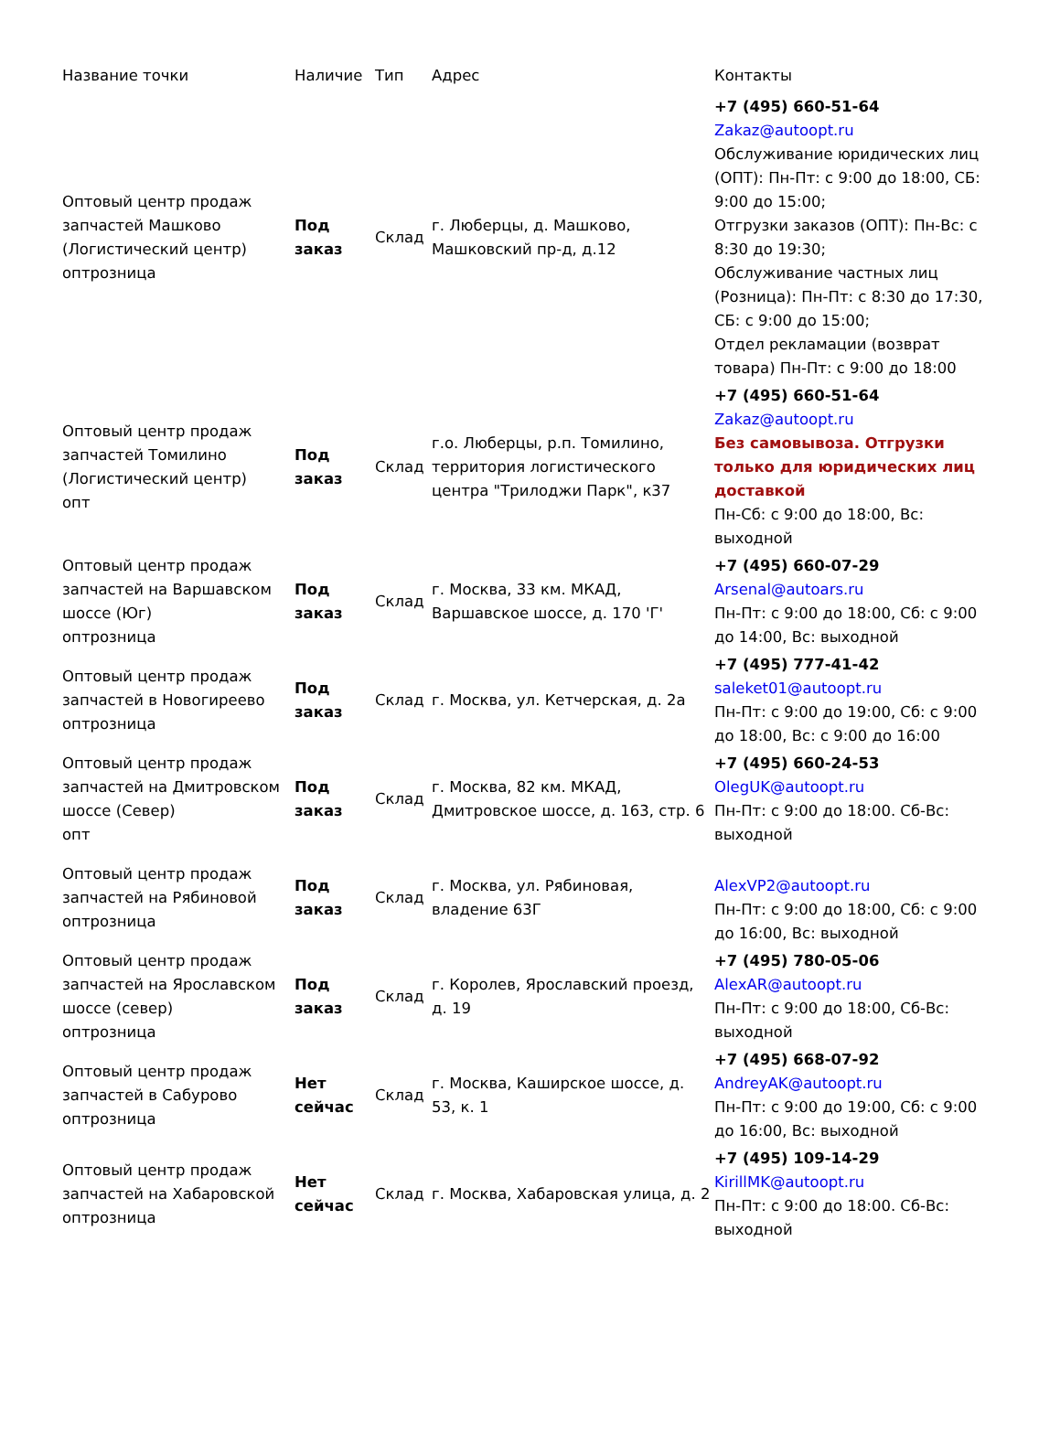| Название точки | Наличие | Тип | Адрес | Контакты |
| --- | --- | --- | --- | --- |
| Оптовый центр продаж запчастей Машково (Логистический центр) опт­розница | Под заказ | Склад | г. Люберцы, д. Машково, Машковский пр-д, д.12 | +7 (495) 660-51-64 Zakaz@autoopt.ru Обслуживание юридических лиц (ОПТ): Пн-Пт: с 9:00 до 18:00, СБ: 9:00 до 15:00; Отгрузки заказов (ОПТ): Пн-Вс: с 8:30 до 19:30; Обслуживание частных лиц (Розница): Пн-Пт: с 8:30 до 17:30, СБ: с 9:00 до 15:00; Отдел рекламации (возврат товара) Пн-Пт: с 9:00 до 18:00 |
| Оптовый центр продаж запчастей Томилино (Логистический центр) опт | Под заказ | Склад | г.о. Люберцы, р.п. Томилино, территория логистического центра "Трилоджи Парк", к37 | +7 (495) 660-51-64 Zakaz@autoopt.ru Без самовывоза. Отгрузки только для юридических лиц доставкой Пн-Сб: с 9:00 до 18:00, Вс: выходной |
| Оптовый центр продаж запчастей на Варшавском шоссе (Юг) опт­розница | Под заказ | Склад | г. Москва, 33 км. МКАД, Варшавское шоссе, д. 170 'Г' | +7 (495) 660-07-29 Arsenal@autoars.ru Пн-Пт: с 9:00 до 18:00, Сб: с 9:00 до 14:00, Вс: выходной |
| Оптовый центр продаж запчастей в Новогиреево опт­розница | Под заказ | Склад | г. Москва, ул. Кетчерская, д. 2а | +7 (495) 777-41-42 saleket01@autoopt.ru Пн-Пт: с 9:00 до 19:00, Сб: с 9:00 до 18:00, Вс: с 9:00 до 16:00 |
| Оптовый центр продаж запчастей на Дмитровском шоссе (Север) опт | Под заказ | Склад | г. Москва, 82 км. МКАД, Дмитровское шоссе, д. 163, стр. 6 | +7 (495) 660-24-53 OlegUK@autoopt.ru Пн-Пт: с 9:00 до 18:00. Сб-Вс: выходной |
| Оптовый центр продаж запчастей на Рябиновой опт­розница | Под заказ | Склад | г. Москва, ул. Рябиновая, владение 63Г | AlexVP2@autoopt.ru Пн-Пт: с 9:00 до 18:00, Сб: с 9:00 до 16:00, Вс: выходной |
| Оптовый центр продаж запчастей на Ярославском шоссе (север) опт­розница | Под заказ | Склад | г. Королев, Ярославский проезд, д. 19 | +7 (495) 780-05-06 AlexAR@autoopt.ru Пн-Пт: с 9:00 до 18:00, Сб-Вс: выходной |
| Оптовый центр продаж запчастей в Сабурово опт­розница | Нет сейчас | Склад | г. Москва, Каширское шоссе, д. 53, к. 1 | +7 (495) 668-07-92 AndreyAK@autoopt.ru Пн-Пт: с 9:00 до 19:00, Сб: с 9:00 до 16:00, Вс: выходной |
| Оптовый центр продаж запчастей на Хабаровской опт­розница | Нет сейчас | Склад | г. Москва, Хабаровская улица, д. 2 | +7 (495) 109-14-29 KirillMK@autoopt.ru Пн-Пт: с 9:00 до 18:00. Сб-Вс: выходной |